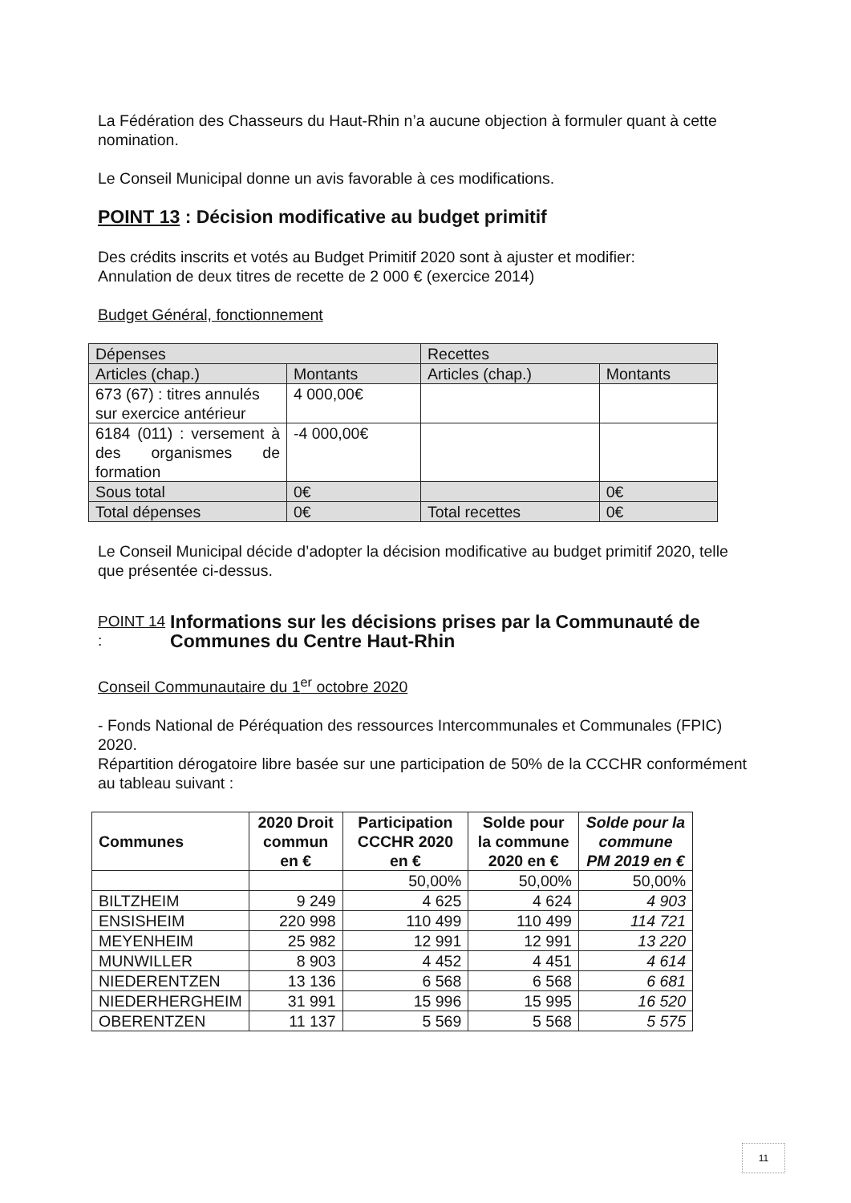La Fédération des Chasseurs du Haut-Rhin n’a aucune objection à formuler quant à cette nomination.
Le Conseil Municipal donne un avis favorable à ces modifications.
POINT 13 : Décision modificative au budget primitif
Des crédits inscrits et votés au Budget Primitif 2020 sont à ajuster et modifier:
Annulation de deux titres de recette de 2 000 € (exercice 2014)
Budget Général, fonctionnement
| Dépenses | | Recettes | |
| Articles (chap.) | Montants | Articles (chap.) | Montants |
| 673 (67) : titres annulés sur exercice antérieur | 4 000,00€ | | |
| 6184 (011) : versement à des organismes de formation | -4 000,00€ | | |
| Sous total | 0€ | | 0€ |
| Total dépenses | 0€ | Total recettes | 0€ |
Le Conseil Municipal décide d’adopter la décision modificative au budget primitif 2020, telle que présentée ci-dessus.
POINT 14 : Informations sur les décisions prises par la Communauté de Communes du Centre Haut-Rhin
Conseil Communautaire du 1<sup>er</sup> octobre 2020
- Fonds National de Péréquation des ressources Intercommunales et Communales (FPIC) 2020.
Répartition dérogatoire libre basée sur une participation de 50% de la CCCHR conformément au tableau suivant :
| Communes | 2020 Droit commun en € | Participation CCCHR 2020 en € | Solde pour la commune 2020 en € | Solde pour la commune PM 2019 en € |
| --- | --- | --- | --- | --- |
| | | 50,00% | 50,00% | 50,00% |
| BILTZHEIM | 9 249 | 4 625 | 4 624 | 4 903 |
| ENSISHEIM | 220 998 | 110 499 | 110 499 | 114 721 |
| MEYENHEIM | 25 982 | 12 991 | 12 991 | 13 220 |
| MUNWILLER | 8 903 | 4 452 | 4 451 | 4 614 |
| NIEDERENTZEN | 13 136 | 6 568 | 6 568 | 6 681 |
| NIEDERHERGHEIM | 31 991 | 15 996 | 15 995 | 16 520 |
| OBERENTZEN | 11 137 | 5 569 | 5 568 | 5 575 |
11